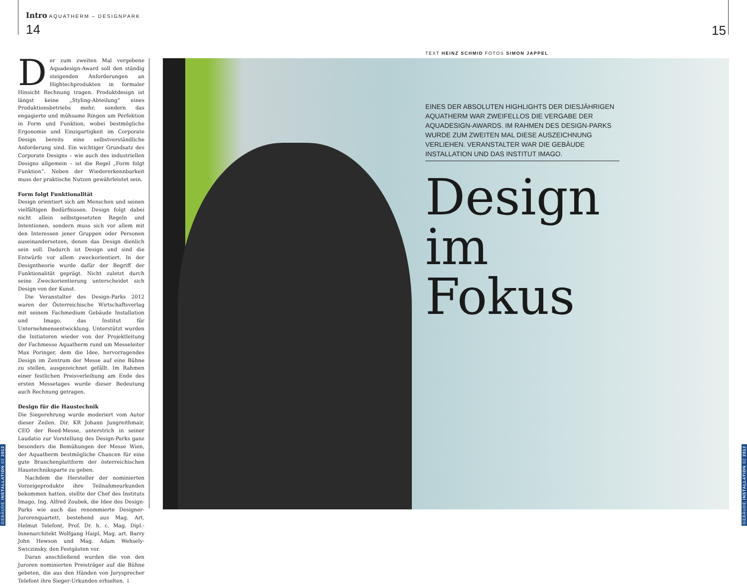Intro AQUATHERM – DESIGNPARK
14
15
Der zum zweiten Mal vergebene Aquadesign-Award soll den ständig steigenden Anforderungen an Hightechprodukten in formaler Hinsicht Rechnung tragen. Produktdesign ist längst keine „Styling-Abteilung“ eines Produktionsbetriebs mehr, sondern das engagierte und mühsame Ringen um Perfektion in Form und Funktion, wobei bestmögliche Ergonomie und Einzigartigkeit im Corporate Design bereits eine selbstverständliche Anforderung sind. Ein wichtiger Grundsatz des Corporate Designs – wie auch des industriellen Designs allgemein – ist die Regel „Form folgt Funktion“. Neben der Wiedererkennbarkeit muss der praktische Nutzen gewährleistet sein.
Form folgt Funktionalität
Design orientiert sich am Menschen und seinen vielfältigen Bedürfnissen. Design folgt dabei nicht allein selbstgesetzten Regeln und Intentionen, sondern muss sich vor allem mit den Interessen jener Gruppen oder Personen auseinandersetzen, denen das Design dienlich sein soll. Dadurch ist Design und sind die Entwürfe vor allem zweckorientiert. In der Designtheorie wurde dafür der Begriff der Funktionalität geprägt. Nicht zuletzt durch seine Zweckorientierung unterscheidet sich Design von der Kunst.
Die Veranstalter des Design-Parks 2012 waren der Österreichische Wirtschaftsverlag mit seinem Fachmedium Gebäude Installation und Imago, das Institut für Unternehmensentwicklung. Unterstützt wurden die Initiatoren wieder von der Projektleitung der Fachmesse Aquatherm rund um Messeleiter Max Poringer, dem die Idee, hervorragendes Design im Zentrum der Messe auf eine Bühne zu stellen, ausgezeichnet gefällt. Im Rahmen einer festlichen Preisverleihung am Ende des ersten Messetages wurde dieser Bedeutung auch Rechnung getragen.
Design für die Haustechnik
Die Siegerehrung wurde moderiert vom Autor dieser Zeilen. Dir. KR Johann Jungreithmair, CEO der Reed-Messe, unterstrich in seiner Laudatio zur Vorstellung des Design-Parks ganz besonders die Bemühungen der Messe Wien, der Aquatherm bestmögliche Chancen für eine gute Branchenplattform der österreichischen Haustechniksparte zu geben.
Nachdem die Hersteller der nominierten Vorzeigeprodukte ihre Teilnahmeurkunden bekommen hatten, stellte der Chef des Instituts Imago, Ing. Alfred Zoubek, die Idee des Design-Parks wie auch das renommierte Designer-Jurorenquartett, bestehend aus Mag. Art. Helmut Telefont, Prof. Dr. h. c. Mag. Dipl.-Innenarchitekt Wolfgang Haipl, Mag. art. Barry John Hewson und Mag. Adam Wehsely-Swiczinsky, den Festgästen vor.
Daran anschließend wurden die von den Juroren nominierten Preisträger auf die Bühne gebeten, die aus den Händen von Jurysprecher Telefont ihre Sieger-Urkunden erhielten. ↓
TEXT HEINZ SCHMID FOTOS SIMON JAPPEL
EINES DER ABSOLUTEN HIGHLIGHTS DER DIESJÄHRIGEN AQUATHERM WAR ZWEIFELLOS DIE VERGABE DER AQUADESIGN-AWARDS. IM RAHMEN DES DESIGN-PARKS WURDE ZUM ZWEITEN MAL DIESE AUSZEICHNUNG VERLIEHEN. VERANSTALTER WAR DIE GEBÄUDE INSTALLATION UND DAS INSTITUT IMAGO.
Design
im
Fokus
GEBÄUDE INSTALLATION 02 2012
GEBÄUDE INSTALLATION 02 2012